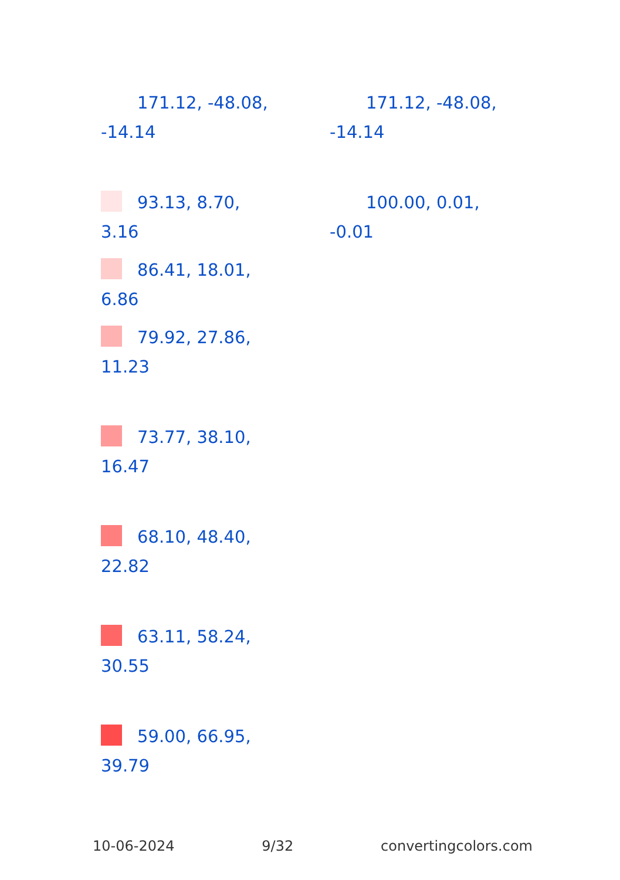171.12, -48.08, -14.14
93.13, 8.70, 3.16
86.41, 18.01, 6.86
79.92, 27.86, 11.23
73.77, 38.10, 16.47
68.10, 48.40, 22.82
63.11, 58.24, 30.55
59.00, 66.95, 39.79
171.12, -48.08, -14.14
100.00, 0.01, -0.01
10-06-2024 9/32 convertingcolors.com